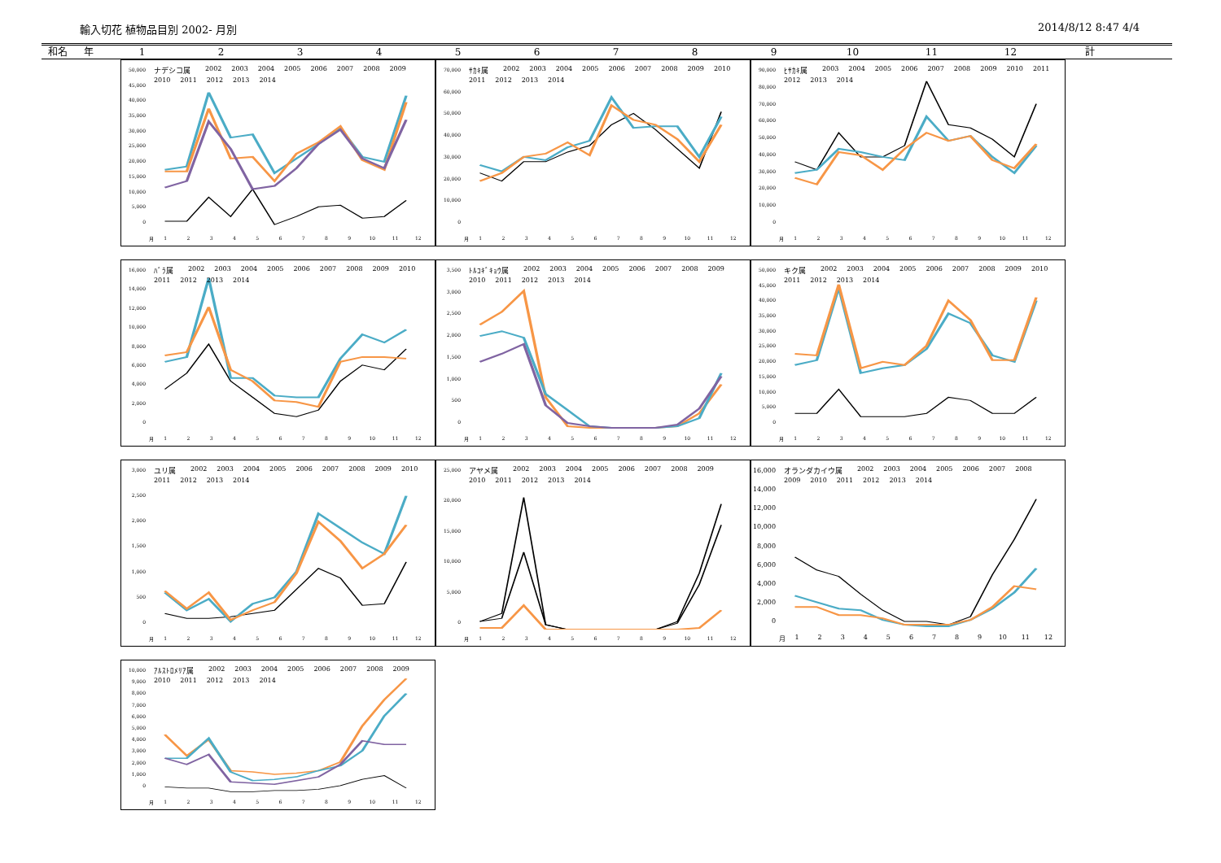輸入切花 植物品目別 2002- 月別 2014/8/12 8:47 4/4
和名 年 123456789 10 11 12 計
50,000
45,000
40,000
35,000
30,000
25,000
20,000
15,000
10,000
5,000
0
ナデシコ属 2002 2003 2004 2005 2006 2007 2008 2009 2010 2011 2012 2013 2014
月 123456789 10 11 12
70,000
60,000
50,000
40,000
30,000
20,000
10,000
0
ｻｶｷ属 2002 2003 2004 2005 2006 2007 2008 2009 2010 2011 2012 2013 2014
月 123456789 10 11 12
90,000
80,000
70,000
60,000
50,000
40,000
30,000
20,000
10,000
0
ﾋｻｶｷ属 2003 2004 2005 2006 2007 2008 2009 2010 2011 2012 2013 2014
月 123456789 10 11 12
16,000
14,000
12,000
10,000
8,000
6,000
4,000
2,000
0
ﾊﾞﾗ属 2002 2003 2004 2005 2006 2007 2008 2009 2010 2011 2012 2013 2014
月 123456789 10 11 12
3,500
3,000
2,500
2,000
1,500
1,000
500
0
ﾄﾙｺｷﾞｷｮｳ属 2002 2003 2004 2005 2006 2007 2008 2009 2010 2011 2012 2013 2014
月 123456789 10 11 12
50,000
45,000
40,000
35,000
30,000
25,000
20,000
15,000
10,000
5,000
0
キク属 2002 2003 2004 2005 2006 2007 2008 2009 2010 2011 2012 2013 2014
月 123456789 10 11 12
3,000
2,500
2,000
1,500
1,000
500
0
ユリ属 2002 2003 2004 2005 2006 2007 2008 2009 2010 2011 2012 2013 2014
月 123456789 10 11 12
25,000
20,000
15,000
10,000
5,000
0
アヤメ属 2002 2003 2004 2005 2006 2007 2008 2009 2010 2011 2012 2013 2014
月 123456789 10 11 12
16,000
14,000
12,000
10,000
8,000
6,000
4,000
2,000
0
オランダカイウ属 2002 2003 2004 2005 2006 2007 2008 2009 2010 2011 2012 2013 2014
月 123456789 10 11 12
10,000
9,000
8,000
7,000
6,000
5,000
4,000
3,000
2,000
1,000
0
ｱﾙｽﾄﾛﾒﾘｱ属 2002 2003 2004 2005 2006 2007 2008 2009 2010 2011 2012 2013 2014
月 123456789 10 11 12